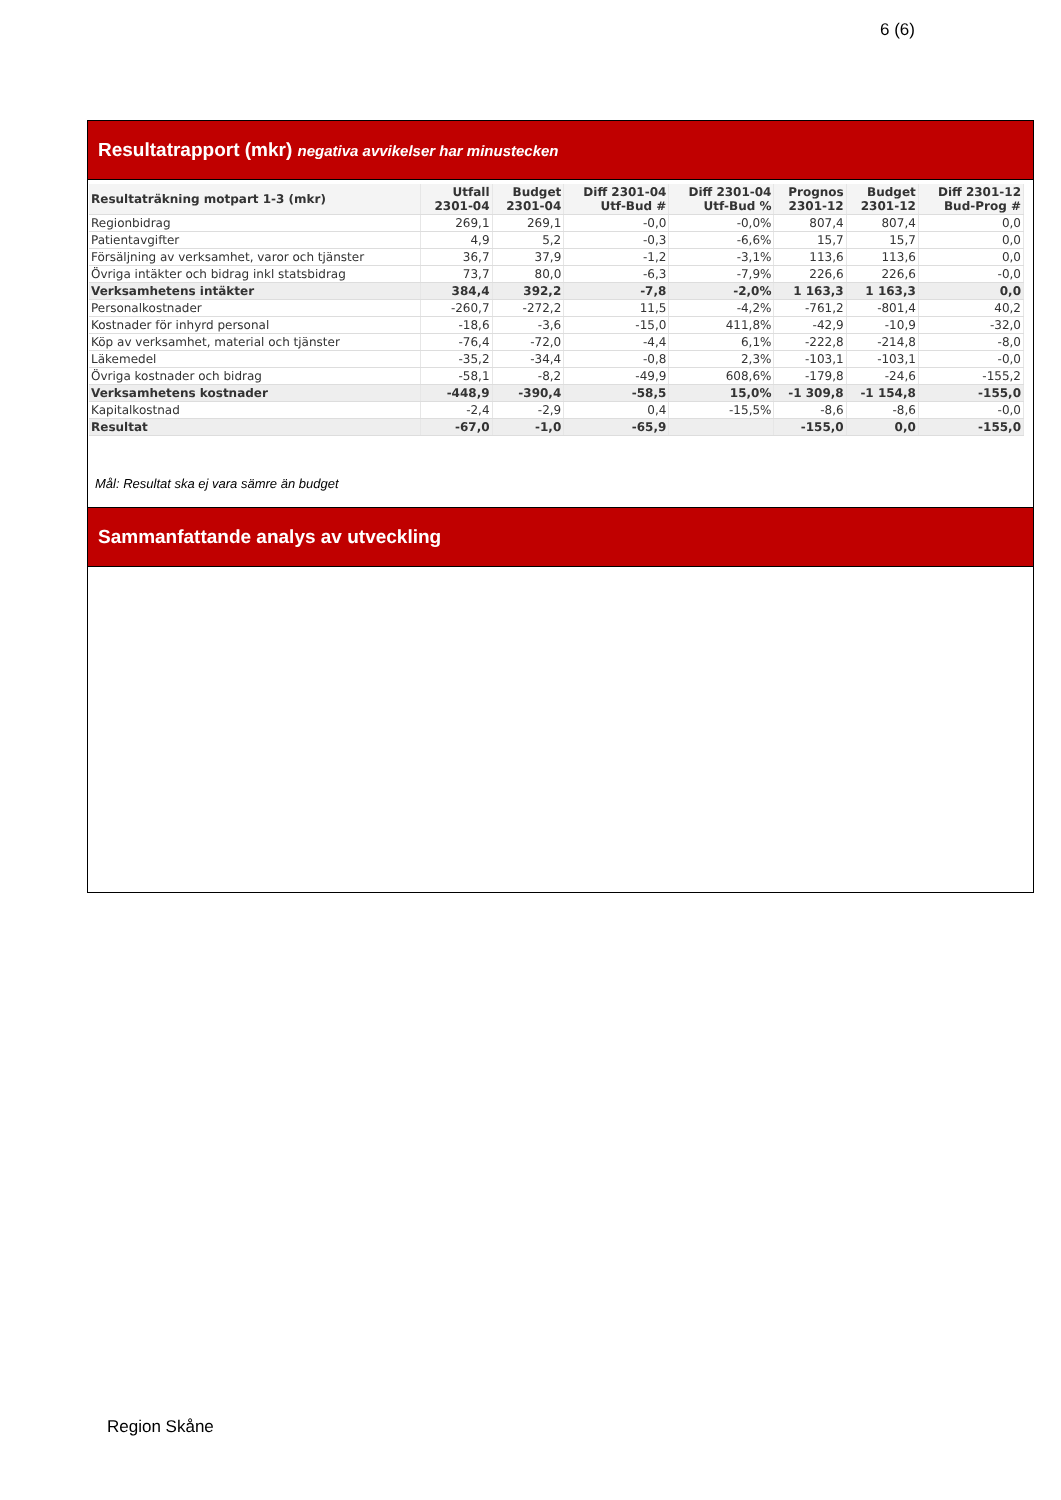6 (6)
Resultatrapport (mkr) negativa avvikelser har minustecken
| Resultaträkning motpart 1-3 (mkr) | Utfall 2301-04 | Budget 2301-04 | Diff 2301-04 Utf-Bud # | Diff 2301-04 Utf-Bud % | Prognos 2301-12 | Budget 2301-12 | Diff 2301-12 Bud-Prog # |
| --- | --- | --- | --- | --- | --- | --- | --- |
| Regionbidrag | 269,1 | 269,1 | -0,0 | -0,0% | 807,4 | 807,4 | 0,0 |
| Patientavgifter | 4,9 | 5,2 | -0,3 | -6,6% | 15,7 | 15,7 | 0,0 |
| Försäljning av verksamhet, varor och tjänster | 36,7 | 37,9 | -1,2 | -3,1% | 113,6 | 113,6 | 0,0 |
| Övriga intäkter och bidrag inkl statsbidrag | 73,7 | 80,0 | -6,3 | -7,9% | 226,6 | 226,6 | -0,0 |
| Verksamhetens intäkter | 384,4 | 392,2 | -7,8 | -2,0% | 1 163,3 | 1 163,3 | 0,0 |
| Personalkostnader | -260,7 | -272,2 | 11,5 | -4,2% | -761,2 | -801,4 | 40,2 |
| Kostnader för inhyrd personal | -18,6 | -3,6 | -15,0 | 411,8% | -42,9 | -10,9 | -32,0 |
| Köp av verksamhet, material och tjänster | -76,4 | -72,0 | -4,4 | 6,1% | -222,8 | -214,8 | -8,0 |
| Läkemedel | -35,2 | -34,4 | -0,8 | 2,3% | -103,1 | -103,1 | -0,0 |
| Övriga kostnader och bidrag | -58,1 | -8,2 | -49,9 | 608,6% | -179,8 | -24,6 | -155,2 |
| Verksamhetens kostnader | -448,9 | -390,4 | -58,5 | 15,0% | -1 309,8 | -1 154,8 | -155,0 |
| Kapitalkostnad | -2,4 | -2,9 | 0,4 | -15,5% | -8,6 | -8,6 | -0,0 |
| Resultat | -67,0 | -1,0 | -65,9 | | -155,0 | 0,0 | -155,0 |
Mål: Resultat ska ej vara sämre än budget
Sammanfattande analys av utveckling
Region Skåne